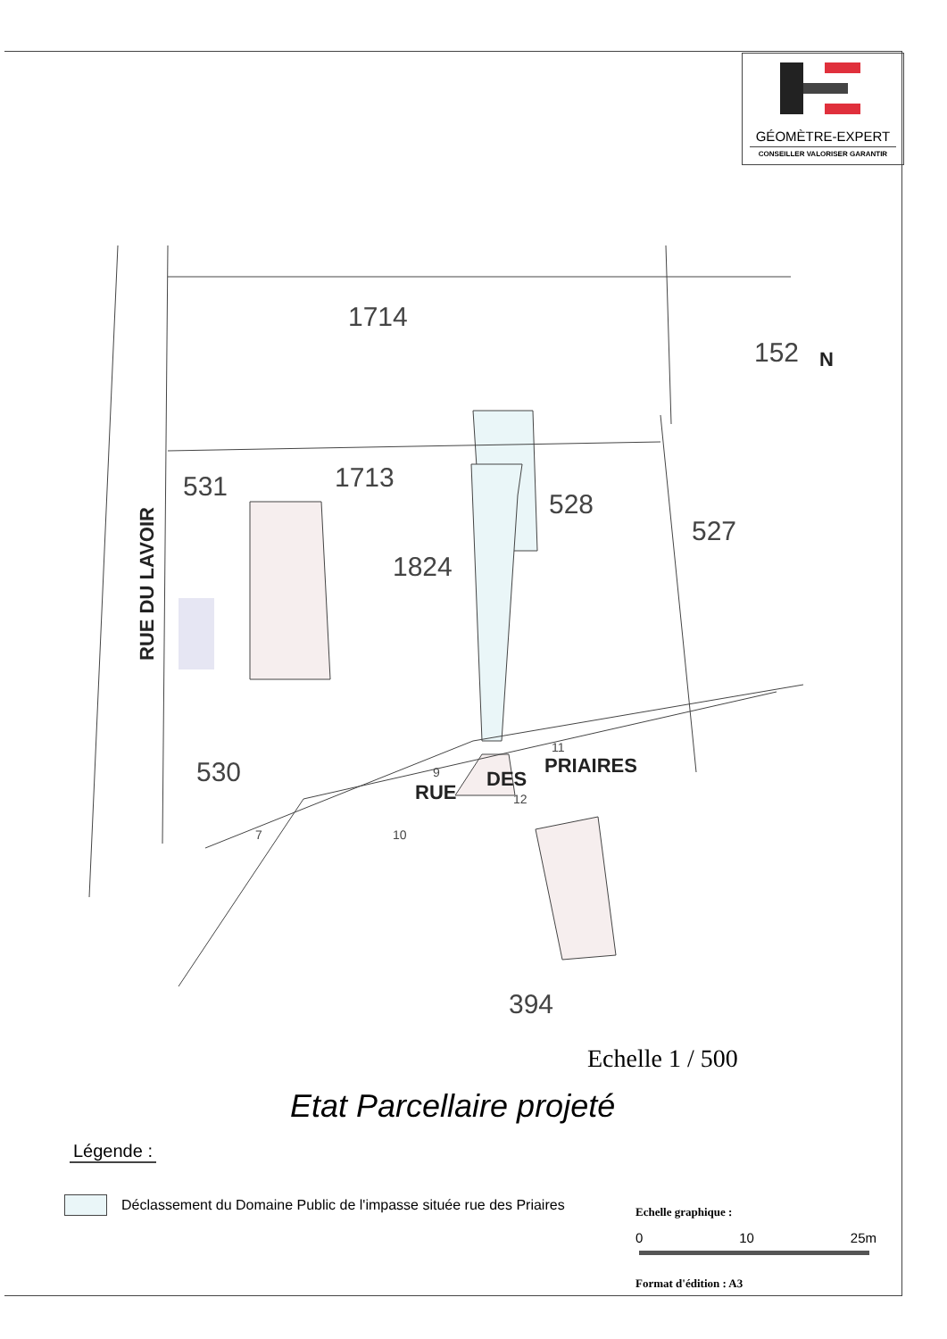GÉOMÈTRE-EXPERT
CONSEILLER VALORISER GARANTIR
1714
152
531
1713
528
527
1824
530
394
RUE
DES
PRIAIRES
RUE DU LAVOIR
N
9
11
12
10
7
Echelle 1 / 500
Etat Parcellaire projeté
Légende :
Déclassement du Domaine Public de l'impasse située rue des Priaires
Echelle graphique :
0 10 25m
Format d'édition : A3